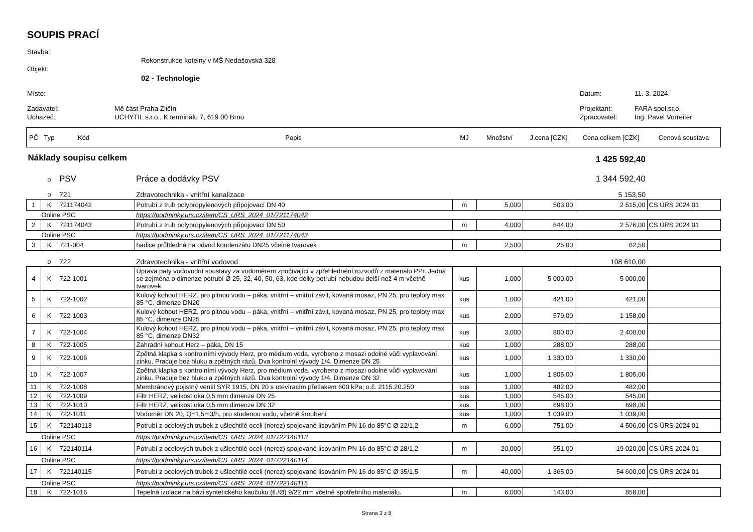SOUPIS PRACÍ
| Stavba: | | | |
| | Rekonstrukce kotelny v MŠ Nedašovská 328 | | |
| Objekt: | | | |
| | 02 - Technologie | | |
| Místo: | | Datum: | 11. 3. 2024 |
| Zadavatel: | Mě část Praha Zličín | Projektant: | FARA spol.sr.o. |
| Uchazeč: | UCHYTIL s.r.o., K terminálu 7, 619 00 Brno | Zpracovatel: | Ing. Pavel Vorreiter |
| PČ | Typ | Kód | Popis | MJ | Množství | J.cena [CZK] | Cena celkem [CZK] | Cenová soustava |
| --- | --- | --- | --- | --- | --- | --- | --- | --- |
| Náklady soupisu celkem | | | | | | | 1 425 592,40 | |
| | D | PSV | Práce a dodávky PSV | | | | 1 344 592,40 | |
| | D | 721 | Zdravotechnika - vnitřní kanalizace | | | | 5 153,50 | |
| 1 | K | 721174042 | Potrubí z trub polypropylenových připojovací DN 40 | m | 5,000 | 503,00 | 2 515,00 | CS ÚRS 2024 01 |
| Online PSC | | | https://podminky.urs.cz/item/CS_URS_2024_01/721174042 | | | | | |
| 2 | K | 721174043 | Potrubí z trub polypropylenových připojovací DN 50 | m | 4,000 | 644,00 | 2 576,00 | CS ÚRS 2024 01 |
| Online PSC | | | https://podminky.urs.cz/item/CS_URS_2024_01/721174043 | | | | | |
| 3 | K | 721-004 | hadice průhledná na odvod kondenzátu DN25 včetně tvarovek | m | 2,500 | 25,00 | 62,50 | |
| | D | 722 | Zdravotechnika - vnitřní vodovod | | | | 108 610,00 | |
| 4 | K | 722-1001 | Úprava paty vodovodní soustavy za vodoměrem zpočívající v zpřehlednění rozvodů z materiálu PPr. Jedná se zejména o dimenze potrubí Ø 25, 32, 40, 50, 63, kde délky potrubí nebudou delší než 4 m včetně tvarovek | kus | 1,000 | 5 000,00 | 5 000,00 | |
| 5 | K | 722-1002 | Kulový kohout HERZ, pro pitnou vodu – páka, vnitřní – vnitřní závit, kovaná mosaz, PN 25, pro teploty max 85 °C, dimenze DN20 | kus | 1,000 | 421,00 | 421,00 | |
| 6 | K | 722-1003 | Kulový kohout HERZ, pro pitnou vodu – páka, vnitřní – vnitřní závit, kovaná mosaz, PN 25, pro teploty max 85 °C, dimenze DN25 | kus | 2,000 | 579,00 | 1 158,00 | |
| 7 | K | 722-1004 | Kulový kohout HERZ, pro pitnou vodu – páka, vnitřní – vnitřní závit, kovaná mosaz, PN 25, pro teploty max 85 °C, dimenze DN32 | kus | 3,000 | 800,00 | 2 400,00 | |
| 8 | K | 722-1005 | Zahradní kohout Herz – páka, DN 15 | kus | 1,000 | 288,00 | 288,00 | |
| 9 | K | 722-1006 | Zpětná klapka s kontrolními vývody Herz, pro médium voda, vyrobeno z mosazi odolné vůči vyplavování zinku. Pracuje bez hluku a zpětných rázů. Dva kontrolní vývody 1/4. Dimenze DN 25 | kus | 1,000 | 1 330,00 | 1 330,00 | |
| 10 | K | 722-1007 | Zpětná klapka s kontrolními vývody Herz, pro médium voda, vyrobeno z mosazi odolné vůči vyplavování zinku. Pracuje bez hluku a zpětných rázů. Dva kontrolní vývody 1/4. Dimenze DN 32 | kus | 1,000 | 1 805,00 | 1 805,00 | |
| 11 | K | 722-1008 | Membránový pojistný ventil SYR 1915, DN 20 s otevíracím přetlakem 600 kPa; o.č. 2115.20.250 | kus | 1,000 | 482,00 | 482,00 | |
| 12 | K | 722-1009 | Filtr HERZ, velikost oka 0,5 mm dimenze DN 25 | kus | 1,000 | 545,00 | 545,00 | |
| 13 | K | 722-1010 | Filtr HERZ, velikost oka 0,5 mm dimenze DN 32 | kus | 1,000 | 698,00 | 698,00 | |
| 14 | K | 722-1011 | Vodoměr DN 20, Q=1,5m3/h, pro studenou vodu, včetně šroubení | kus | 1,000 | 1 039,00 | 1 039,00 | |
| 15 | K | 722140113 | Potrubí z ocelových trubek z ušlechtilé oceli (nerez) spojované lisováním PN 16 do 85°C Ø 22/1,2 | m | 6,000 | 751,00 | 4 506,00 | CS ÚRS 2024 01 |
| Online PSC | | | https://podminky.urs.cz/item/CS_URS_2024_01/722140113 | | | | | |
| 16 | K | 722140114 | Potrubí z ocelových trubek z ušlechtilé oceli (nerez) spojované lisováním PN 16 do 85°C Ø 28/1,2 | m | 20,000 | 951,00 | 19 020,00 | CS ÚRS 2024 01 |
| Online PSC | | | https://podminky.urs.cz/item/CS_URS_2024_01/722140114 | | | | | |
| 17 | K | 722140115 | Potrubí z ocelových trubek z ušlechtilé oceli (nerez) spojované lisováním PN 16 do 85°C Ø 35/1,5 | m | 40,000 | 1 365,00 | 54 600,00 | CS ÚRS 2024 01 |
| Online PSC | | | https://podminky.urs.cz/item/CS_URS_2024_01/722140115 | | | | | |
| 18 | K | 722-1016 | Tepelná izolace na bázi syntetického kaučuku (tl./Ø) 9/22 mm včetně spotřebního materiálu. | m | 6,000 | 143,00 | 858,00 | |
Strana 3 z 8